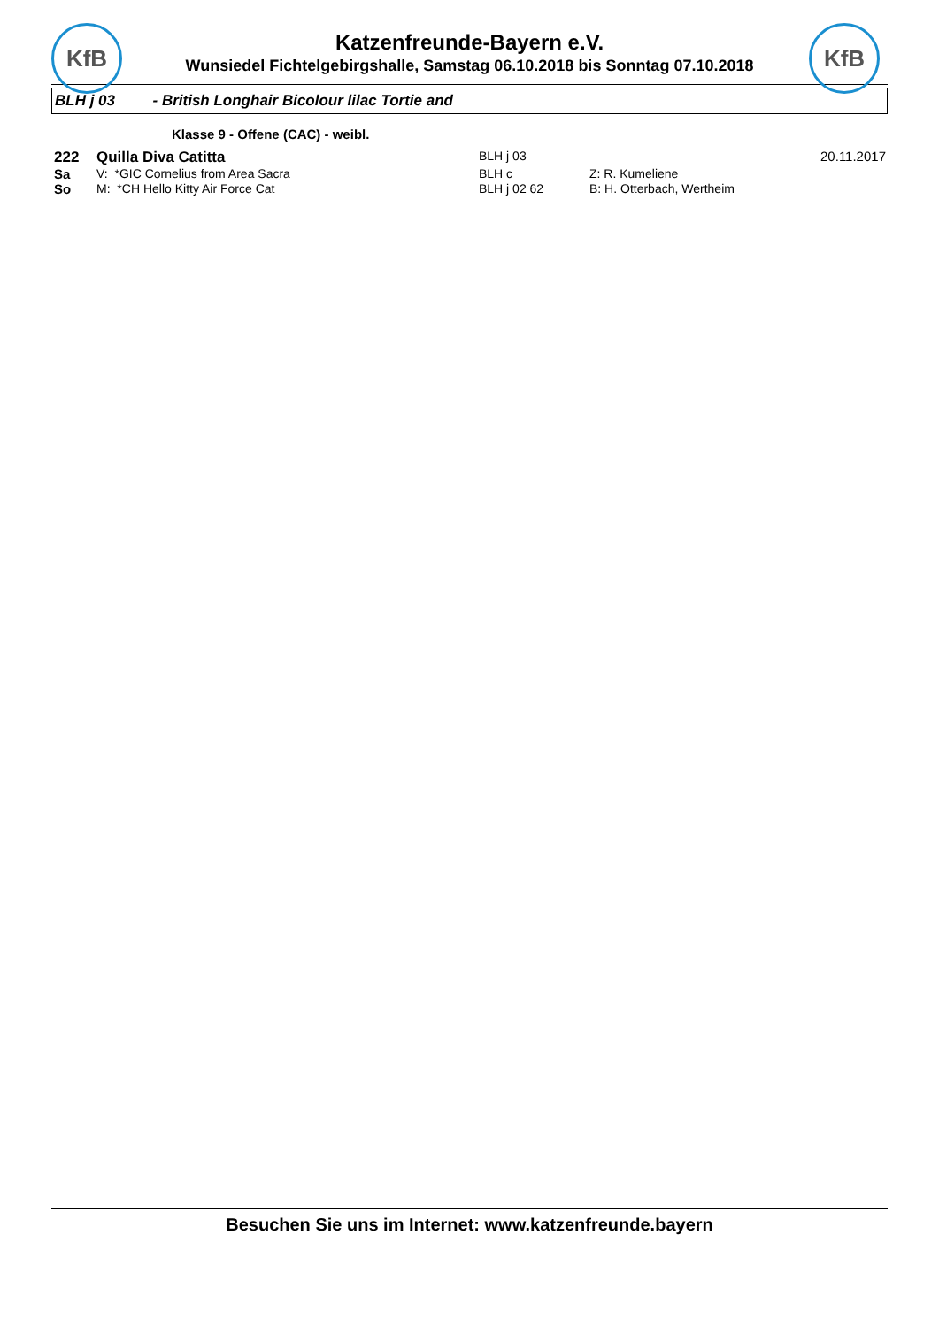KfB KfB
Katzenfreunde-Bayern e.V.
Wunsiedel Fichtelgebirgshalle, Samstag 06.10.2018 bis Sonntag 07.10.2018
BLH j 03 - British Longhair Bicolour lilac Tortie and
Klasse 9 - Offene (CAC) - weibl.
222 Quilla Diva Catitta
BLH j 03 20.11.2017
Sa V: *GIC Cornelius from Area Sacra BLH c Z: R. Kumeliene
So M: *CH Hello Kitty Air Force Cat BLH j 02 62 B: H. Otterbach, Wertheim
Besuchen Sie uns im Internet: www.katzenfreunde.bayern